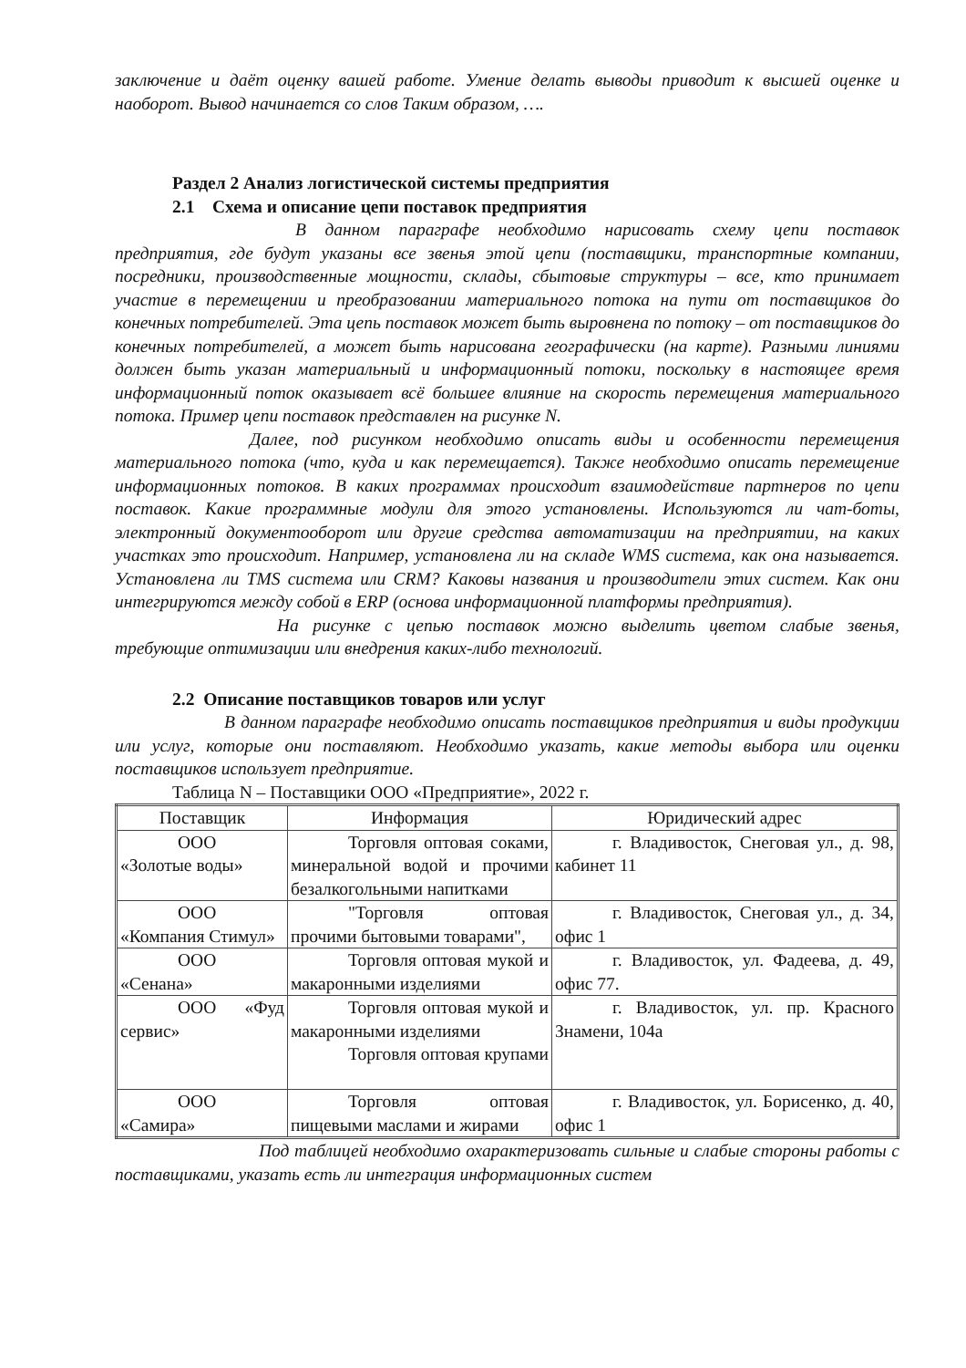заключение и даёт оценку вашей работе. Умение делать выводы приводит к высшей оценке и наоборот. Вывод начинается со слов Таким образом, ….
Раздел 2 Анализ логистической системы предприятия
2.1 Схема и описание цепи поставок предприятия
В данном параграфе необходимо нарисовать схему цепи поставок предприятия, где будут указаны все звенья этой цепи (поставщики, транспортные компании, посредники, производственные мощности, склады, сбытовые структуры – все, кто принимает участие в перемещении и преобразовании материального потока на пути от поставщиков до конечных потребителей. Эта цепь поставок может быть выровнена по потоку – от поставщиков до конечных потребителей, а может быть нарисована географически (на карте). Разными линиями должен быть указан материальный и информационный потоки, поскольку в настоящее время информационный поток оказывает всё большее влияние на скорость перемещения материального потока. Пример цепи поставок представлен на рисунке N.
Далее, под рисунком необходимо описать виды и особенности перемещения материального потока (что, куда и как перемещается). Также необходимо описать перемещение информационных потоков. В каких программах происходит взаимодействие партнеров по цепи поставок. Какие программные модули для этого установлены. Используются ли чат-боты, электронный документооборот или другие средства автоматизации на предприятии, на каких участках это происходит. Например, установлена ли на складе WMS система, как она называется. Установлена ли TMS система или CRM? Каковы названия и производители этих систем. Как они интегрируются между собой в ERP (основа информационной платформы предприятия).
На рисунке с цепью поставок можно выделить цветом слабые звенья, требующие оптимизации или внедрения каких-либо технологий.
2.2 Описание поставщиков товаров или услуг
В данном параграфе необходимо описать поставщиков предприятия и виды продукции или услуг, которые они поставляют. Необходимо указать, какие методы выбора или оценки поставщиков использует предприятие.
Таблица N – Поставщики ООО «Предприятие», 2022 г.
| Поставщик | Информация | Юридический адрес |
| ООО «Золотые воды» | Торговля оптовая соками, минеральной водой и прочими безалкогольными напитками | г. Владивосток, Снеговая ул., д. 98, кабинет 11 |
| ООО «Компания Стимул» | "Торговля оптовая прочими бытовыми товарами", | г. Владивосток, Снеговая ул., д. 34, офис 1 |
| ООО «Сенана» | Торговля оптовая мукой и макаронными изделиями | г. Владивосток, ул. Фадеева, д. 49, офис 77. |
| ООО «Фуд сервис» | Торговля оптовая мукой и макаронными изделиями Торговля оптовая крупами | г. Владивосток, ул. пр. Красного Знамени, 104а |
| ООО «Самира» | Торговля оптовая пищевыми маслами и жирами | г. Владивосток, ул. Борисенко, д. 40, офис 1 |
Под таблицей необходимо охарактеризовать сильные и слабые стороны работы с поставщиками, указать есть ли интеграция информационных систем